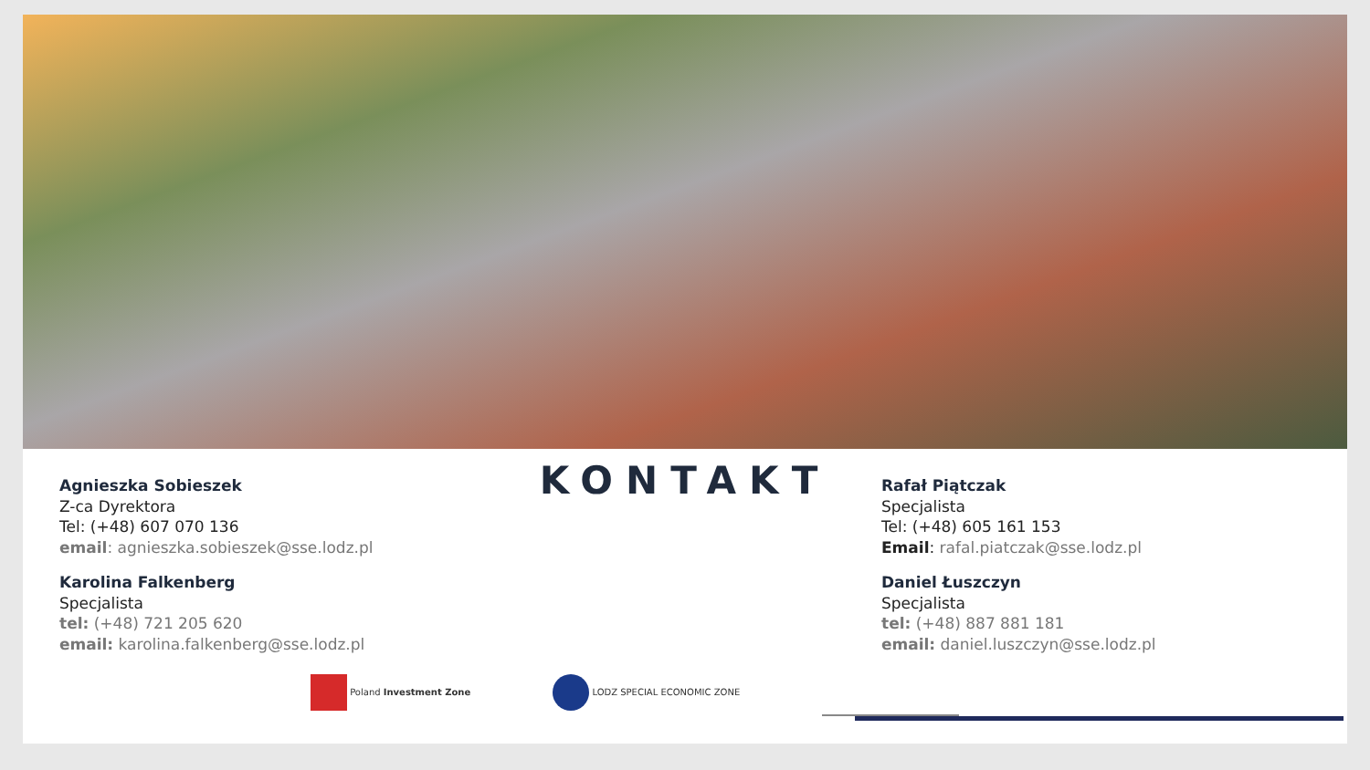KONTAKT
Agnieszka Sobieszek
Z-ca Dyrektora
Tel: (+48) 607 070 136
email: agnieszka.sobieszek@sse.lodz.pl
Karolina Falkenberg
Specjalista
tel: (+48) 721 205 620
email: karolina.falkenberg@sse.lodz.pl
Rafał Piątczak
Specjalista
Tel: (+48) 605 161 153
Email: rafal.piatczak@sse.lodz.pl
Daniel Łuszczyn
Specjalista
tel: (+48) 887 881 181
email: daniel.luszczyn@sse.lodz.pl
Poland Investment Zone LODZ SPECIAL ECONOMIC ZONE